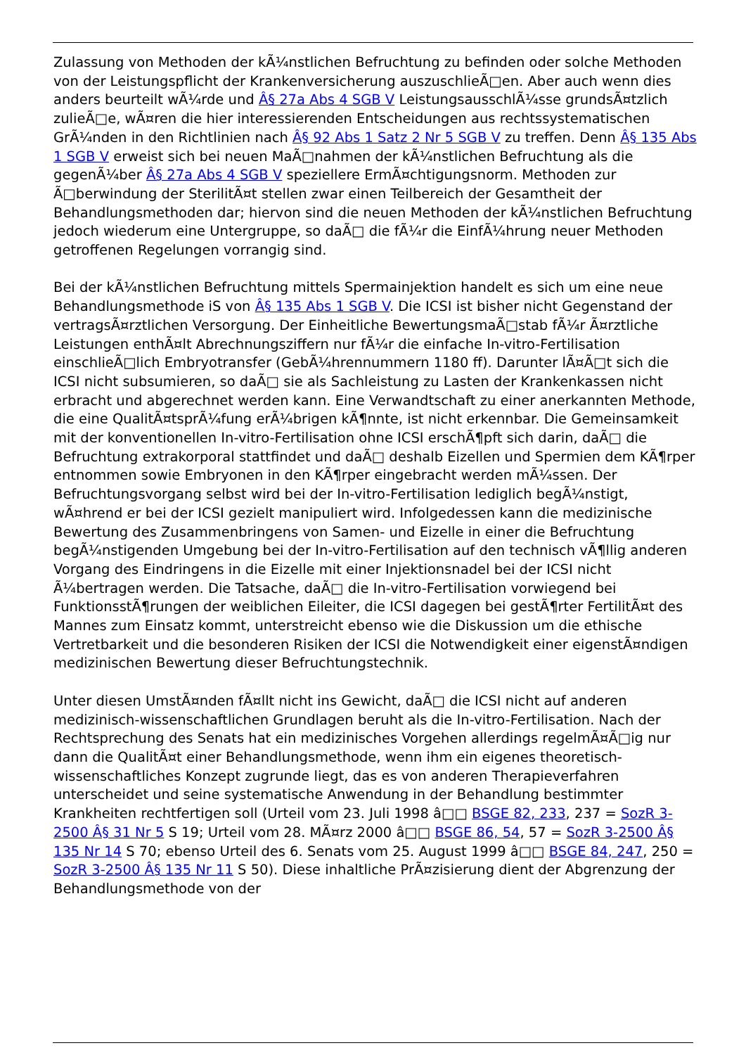Zulassung von Methoden der kÃ¼nstlichen Befruchtung zu befinden oder solche Methoden von der Leistungspflicht der Krankenversicherung auszuschlieÃ□en. Aber auch wenn dies anders beurteilt wÃ¼rde und Â§ 27a Abs 4 SGB V LeistungsausschlÃ¼sse grundsÃ¤tzlich zulieÃ□e, wÃ¤ren die hier interessierenden Entscheidungen aus rechtssystematischen GrÃ¼nden in den Richtlinien nach Â§ 92 Abs 1 Satz 2 Nr 5 SGB V zu treffen. Denn Â§ 135 Abs 1 SGB V erweist sich bei neuen MaÃ□nahmen der kÃ¼nstlichen Befruchtung als die gegenÃ¼ber Â§ 27a Abs 4 SGB V speziellere ErmÃ¤chtigungsnorm. Methoden zur Ã□berwindung der SterilitÃ¤t stellen zwar einen Teilbereich der Gesamtheit der Behandlungsmethoden dar; hiervon sind die neuen Methoden der kÃ¼nstlichen Befruchtung jedoch wiederum eine Untergruppe, so daÃ□ die fÃ¼r die EinfÃ¼hrung neuer Methoden getroffenen Regelungen vorrangig sind.
Bei der kÃ¼nstlichen Befruchtung mittels Spermainjektion handelt es sich um eine neue Behandlungsmethode iS von Â§ 135 Abs 1 SGB V. Die ICSI ist bisher nicht Gegenstand der vertragsÃ¤rztlichen Versorgung. Der Einheitliche BewertungsmaÃ□stab fÃ¼r Ã¤rztliche Leistungen enthÃ¤lt Abrechnungsziffern nur fÃ¼r die einfache In-vitro-Fertilisation einschlieÃ□lich Embryotransfer (GebÃ¼hrennummern 1180 ff). Darunter lÃ¤Ã□t sich die ICSI nicht subsumieren, so daÃ□ sie als Sachleistung zu Lasten der Krankenkassen nicht erbracht und abgerechnet werden kann. Eine Verwandtschaft zu einer anerkannten Methode, die eine QualitÃ¤tsprÃ¼fung erÃ¼brigen kÃ¶nnte, ist nicht erkennbar. Die Gemeinsamkeit mit der konventionellen In-vitro-Fertilisation ohne ICSI erschÃ¶pft sich darin, daÃ□ die Befruchtung extrakorporal stattfindet und daÃ□ deshalb Eizellen und Spermien dem KÃ¶rper entnommen sowie Embryonen in den KÃ¶rper eingebracht werden mÃ¼ssen. Der Befruchtungsvorgang selbst wird bei der In-vitro-Fertilisation lediglich begÃ¼nstigt, wÃ¤hrend er bei der ICSI gezielt manipuliert wird. Infolgedessen kann die medizinische Bewertung des Zusammenbringens von Samen- und Eizelle in einer die Befruchtung begÃ¼nstigenden Umgebung bei der In-vitro-Fertilisation auf den technisch vÃ¶llig anderen Vorgang des Eindringens in die Eizelle mit einer Injektionsnadel bei der ICSI nicht Ã¼bertragen werden. Die Tatsache, daÃ□ die In-vitro-Fertilisation vorwiegend bei FunktionsstÃ¶rungen der weiblichen Eileiter, die ICSI dagegen bei gestÃ¶rter FertilitÃ¤t des Mannes zum Einsatz kommt, unterstreicht ebenso wie die Diskussion um die ethische Vertretbarkeit und die besonderen Risiken der ICSI die Notwendigkeit einer eigenstÃ¤ndigen medizinischen Bewertung dieser Befruchtungstechnik.
Unter diesen UmstÃ¤nden fÃ¤llt nicht ins Gewicht, daÃ□ die ICSI nicht auf anderen medizinisch-wissenschaftlichen Grundlagen beruht als die In-vitro-Fertilisation. Nach der Rechtsprechung des Senats hat ein medizinisches Vorgehen allerdings regelmÃ¤Ã□ig nur dann die QualitÃ¤t einer Behandlungsmethode, wenn ihm ein eigenes theoretisch-wissenschaftliches Konzept zugrunde liegt, das es von anderen Therapieverfahren unterscheidet und seine systematische Anwendung in der Behandlung bestimmter Krankheiten rechtfertigen soll (Urteil vom 23. Juli 1998 â□□ BSGE 82, 233, 237 = SozR 3-2500 Â§ 31 Nr 5 S 19; Urteil vom 28. MÃ¤rz 2000 â□□ BSGE 86, 54, 57 = SozR 3-2500 Â§ 135 Nr 14 S 70; ebenso Urteil des 6. Senats vom 25. August 1999 â□□ BSGE 84, 247, 250 = SozR 3-2500 Â§ 135 Nr 11 S 50). Diese inhaltliche PrÃ¤zisierung dient der Abgrenzung der Behandlungsmethode von der